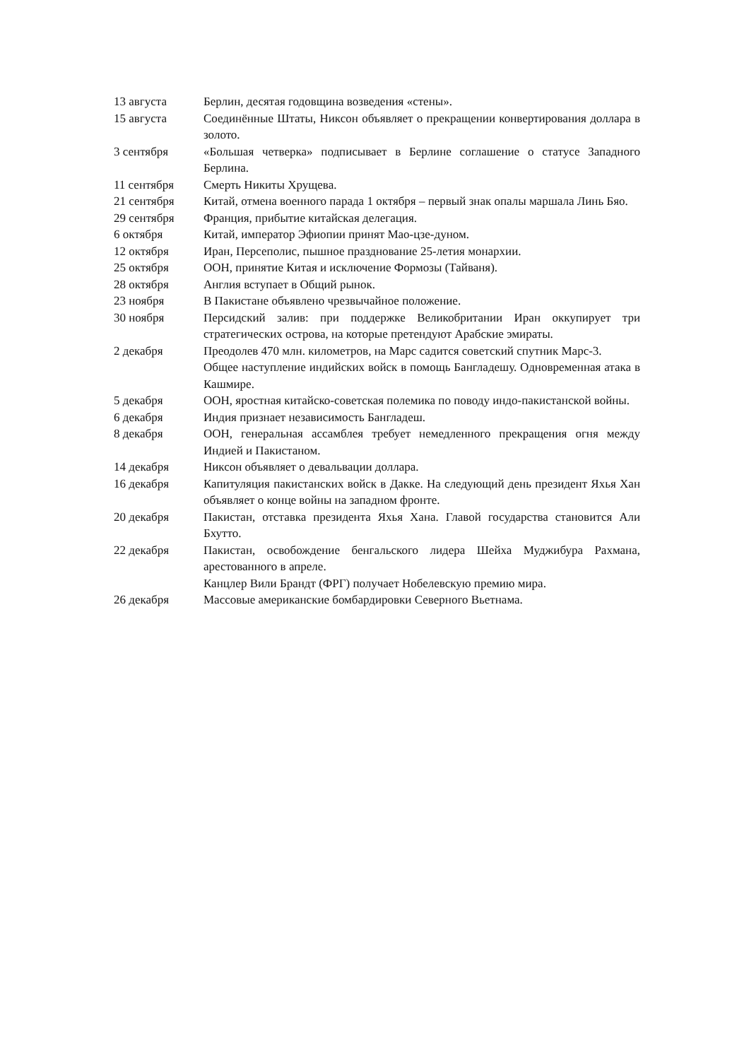13 августа Берлин, десятая годовщина возведения «стены».
15 августа Соединённые Штаты, Никсон объявляет о прекращении конвертирования доллара в золото.
3 сентября «Большая четверка» подписывает в Берлине соглашение о статусе Западного Берлина.
11 сентября Смерть Никиты Хрущева.
21 сентября Китай, отмена военного парада 1 октября – первый знак опалы маршала Линь Бяо.
29 сентября Франция, прибытие китайская делегация.
6 октября Китай, император Эфиопии принят Мао-цзе-дуном.
12 октября Иран, Персеполис, пышное празднование 25-летия монархии.
25 октября ООН, принятие Китая и исключение Формозы (Тайваня).
28 октября Англия вступает в Общий рынок.
23 ноября В Пакистане объявлено чрезвычайное положение.
30 ноября Персидский залив: при поддержке Великобритании Иран оккупирует три стратегических острова, на которые претендуют Арабские эмираты.
2 декабря Преодолев 470 млн. километров, на Марс садится советский спутник Марс-3.
Общее наступление индийских войск в помощь Бангладешу. Одновременная атака в Кашмире.
5 декабря ООН, яростная китайско-советская полемика по поводу индо-пакистанской войны.
6 декабря Индия признает независимость Бангладеш.
8 декабря ООН, генеральная ассамблея требует немедленного прекращения огня между Индией и Пакистаном.
14 декабря Никсон объявляет о девальвации доллара.
16 декабря Капитуляция пакистанских войск в Дакке. На следующий день президент Яхья Хан объявляет о конце войны на западном фронте.
20 декабря Пакистан, отставка президента Яхья Хана. Главой государства становится Али Бхутто.
22 декабря Пакистан, освобождение бенгальского лидера Шейха Муджибура Рахмана, арестованного в апреле.
Канцлер Вили Брандт (ФРГ) получает Нобелевскую премию мира.
26 декабря Массовые американские бомбардировки Северного Вьетнама.